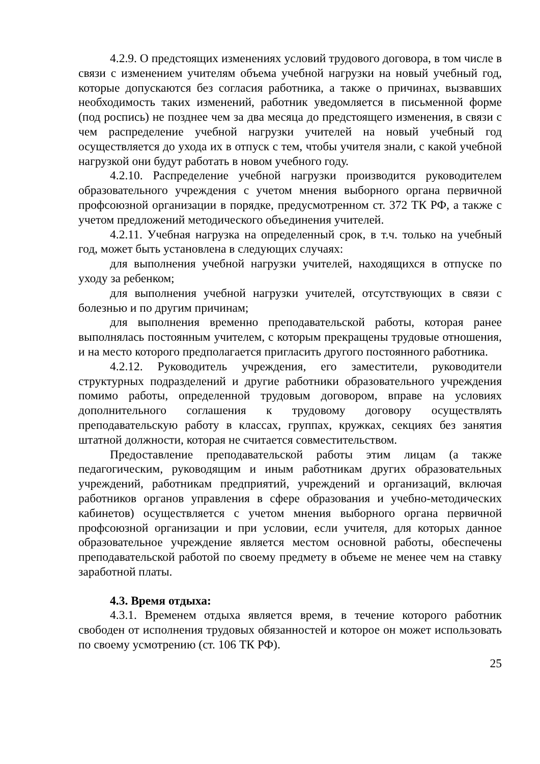4.2.9. О предстоящих изменениях условий трудового договора, в том числе в связи с изменением учителям объема учебной нагрузки на новый учебный год, которые допускаются без согласия работника, а также о причинах, вызвавших необходимость таких изменений, работник уведомляется в письменной форме (под роспись) не позднее чем за два месяца до предстоящего изменения, в связи с чем распределение учебной нагрузки учителей на новый учебный год осуществляется до ухода их в отпуск с тем, чтобы учителя знали, с какой учебной нагрузкой они будут работать в новом учебного году.
4.2.10. Распределение учебной нагрузки производится руководителем образовательного учреждения с учетом мнения выборного органа первичной профсоюзной организации в порядке, предусмотренном ст. 372 ТК РФ, а также с учетом предложений методического объединения учителей.
4.2.11. Учебная нагрузка на определенный срок, в т.ч. только на учебный год, может быть установлена в следующих случаях:
для выполнения учебной нагрузки учителей, находящихся в отпуске по уходу за ребенком;
для выполнения учебной нагрузки учителей, отсутствующих в связи с болезнью и по другим причинам;
для выполнения временно преподавательской работы, которая ранее выполнялась постоянным учителем, с которым прекращены трудовые отношения, и на место которого предполагается пригласить другого постоянного работника.
4.2.12. Руководитель учреждения, его заместители, руководители структурных подразделений и другие работники образовательного учреждения помимо работы, определенной трудовым договором, вправе на условиях дополнительного соглашения к трудовому договору осуществлять преподавательскую работу в классах, группах, кружках, секциях без занятия штатной должности, которая не считается совместительством.
Предоставление преподавательской работы этим лицам (а также педагогическим, руководящим и иным работникам других образовательных учреждений, работникам предприятий, учреждений и организаций, включая работников органов управления в сфере образования и учебно-методических кабинетов) осуществляется с учетом мнения выборного органа первичной профсоюзной организации и при условии, если учителя, для которых данное образовательное учреждение является местом основной работы, обеспечены преподавательской работой по своему предмету в объеме не менее чем на ставку заработной платы.
4.3. Время отдыха:
4.3.1. Временем отдыха является время, в течение которого работник свободен от исполнения трудовых обязанностей и которое он может использовать по своему усмотрению (ст. 106 ТК РФ).
25